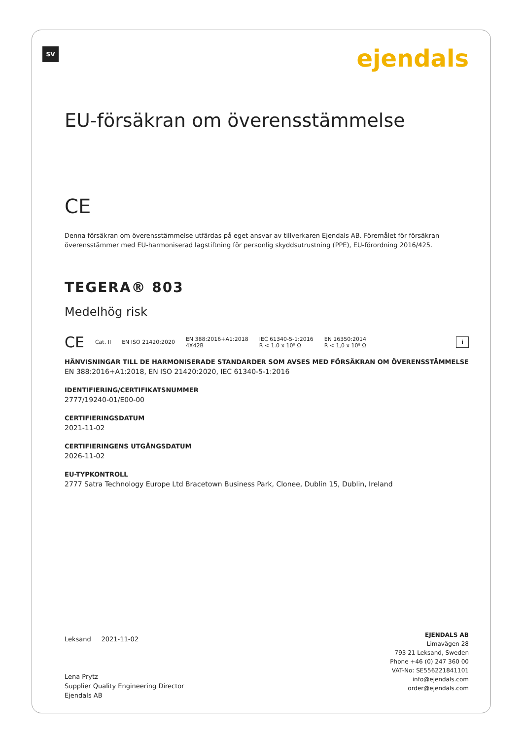SV ejendals
EU-försäkran om överensstämmelse
CE
Denna försäkran om överensstämmelse utfärdas på eget ansvar av tillverkaren Ejendals AB. Föremålet för försäkran överensstämmer med EU-harmoniserad lagstiftning för personlig skyddsutrustning (PPE), EU-förordning 2016/425.
TEGERA® 803
Medelhög risk
CE Cat. II EN ISO 21420:2020 EN 388:2016+A1:2018
4X42B IEC 61340-5-1:2016
R < 1.0 x 10⁹ Ω EN 16350:2014
R < 1,0 x 10⁸ Ω i
HÄNVISNINGAR TILL DE HARMONISERADE STANDARDER SOM AVSES MED FÖRSÄKRAN OM ÖVERENSSTÄMMELSE
EN 388:2016+A1:2018, EN ISO 21420:2020, IEC 61340-5-1:2016
IDENTIFIERING/CERTIFIKATSNUMMER
2777/19240-01/E00-00
CERTIFIERINGSDATUM
2021-11-02
CERTIFIERINGENS UTGÅNGSDATUM
2026-11-02
EU-TYPKONTROLL
2777 Satra Technology Europe Ltd Bracetown Business Park, Clonee, Dublin 15, Dublin, Ireland
Leksand 2021-11-02
Lena Prytz
Supplier Quality Engineering Director
Ejendals AB
EJENDALS AB
Limavägen 28
793 21 Leksand, Sweden
Phone +46 (0) 247 360 00
VAT-No: SE556221841101
info@ejendals.com
order@ejendals.com